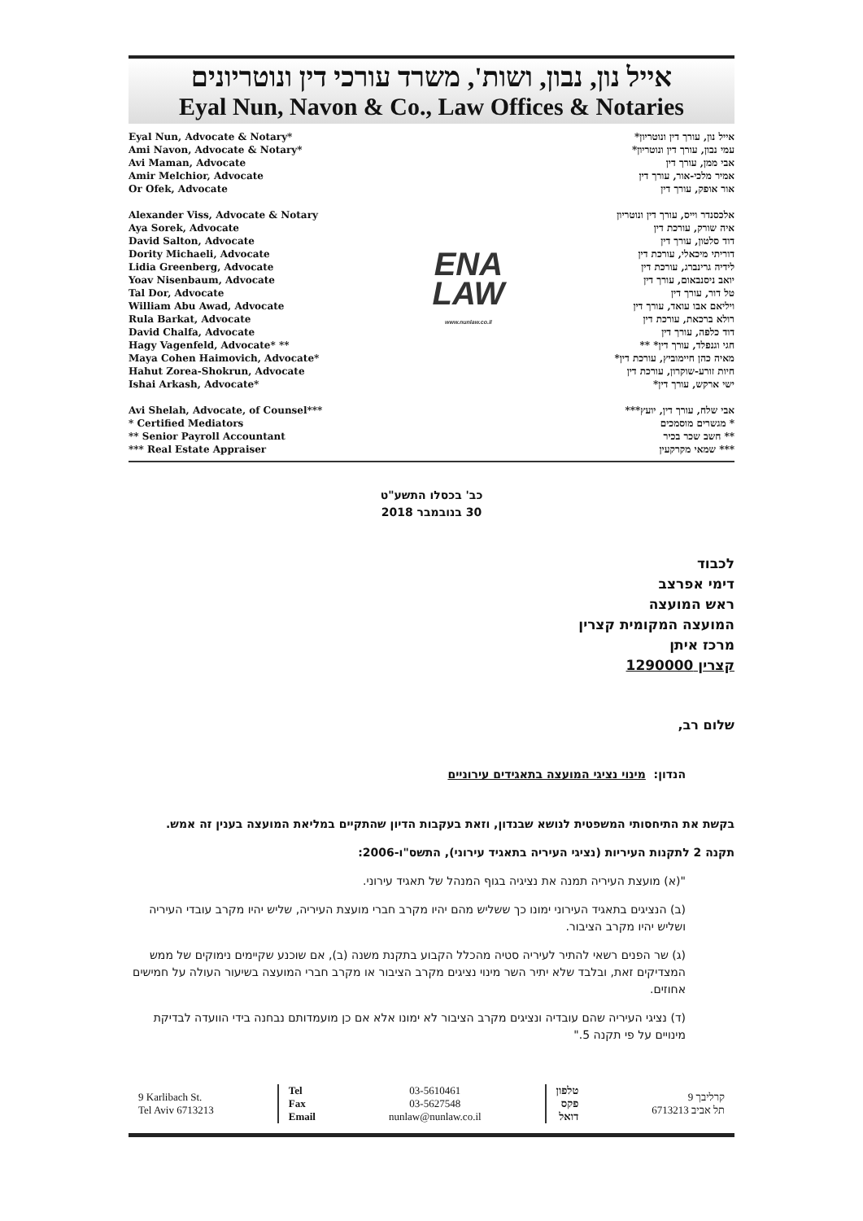אייל נון, נבון, ושות', משרד עורכי דין ונוטריונים
Eyal Nun, Navon & Co., Law Offices & Notaries
Eyal Nun, Advocate & Notary*
Ami Navon, Advocate & Notary*
Avi Maman, Advocate
Amir Melchior, Advocate
Or Ofek, Advocate
Alexander Viss, Advocate & Notary
Aya Sorek, Advocate
David Salton, Advocate
Dority Michaeli, Advocate
Lidia Greenberg, Advocate
Yoav Nisenbaum, Advocate
Tal Dor, Advocate
William Abu Awad, Advocate
Rula Barkat, Advocate
David Chalfa, Advocate
Hagy Vagenfeld, Advocate* **
Maya Cohen Haimovich, Advocate*
Hahut Zorea-Shokrun, Advocate
Ishai Arkash, Advocate*
Avi Shelah, Advocate, of Counsel***
* Certified Mediators
** Senior Payroll Accountant
*** Real Estate Appraiser
ENA
LAW
www.nunlaw.co.il
אייל נון, עורך דין ונוטריון*
עמי נבון, עורך דין ונוטריון*
אבי ממן, עורך דין
אמיר מלכי-אור, עורך דין
אור אופק, עורך דין
אלכסנדר וייס, עורך דין ונוטריון
איה שורק, עורכת דין
דוד סלטון, עורך דין
דוריתי מיכאלי, עורכת דין
לידיה גרינברג, עורכת דין
יואב ניסנבאום, עורך דין
טל דור, עורך דין
ויליאם אבו עואד, עורך דין
רולא ברכאת, עורכת דין
דוד כלפה, עורך דין
חגי וגנפלד, עורך דין* **
מאיה כהן חיימוביץ, עורכת דין*
חיות זורע-שוקרון, עורכת דין
ישי ארקש, עורך דין*
אבי שלח, עורך דין, יועץ***
* מגשרים מוסמכים
** חשב שכר בכיר
*** שמאי מקרקעין
כב' בכסלו התשע"ט
30 בנובמבר 2018
לכבוד
דימי אפרצב
ראש המועצה
המועצה המקומית קצרין
מרכז איתן
קצרין 1290000
שלום רב,
הנדון: מינוי נציגי המועצה בתאגידים עירוניים
בקשת את התיחסותי המשפטית לנושא שבנדון, וזאת בעקבות הדיון שהתקיים במליאת המועצה בענין זה אמש.
תקנה 2 לתקנות העיריות (נציגי העיריה בתאגיד עירוני), התשס"ו-2006:
"(א) מועצת העיריה תמנה את נציגיה בגוף המנהל של תאגיד עירוני.
(ב) הנציגים בתאגיד העירוני ימונו כך ששליש מהם יהיו מקרב חברי מועצת העיריה, שליש יהיו מקרב עובדי העיריה ושליש יהיו מקרב הציבור.
(ג) שר הפנים רשאי להתיר לעיריה סטיה מהכלל הקבוע בתקנת משנה (ב), אם שוכנע שקיימים נימוקים של ממש המצדיקים זאת, ובלבד שלא יתיר השר מינוי נציגים מקרב הציבור או מקרב חברי המועצה בשיעור העולה על חמישים אחוזים.
(ד) נציגי העיריה שהם עובדיה ונציגים מקרב הציבור לא ימונו אלא אם כן מועמדותם נבחנה בידי הוועדה לבדיקת מינויים על פי תקנה 5."
9 Karlibach St.
Tel Aviv 6713213
Tel
Fax
Email
03-5610461
03-5627548
nunlaw@nunlaw.co.il
טלפון
פקס
דואל
קרליבך 9
תל אביב 6713213